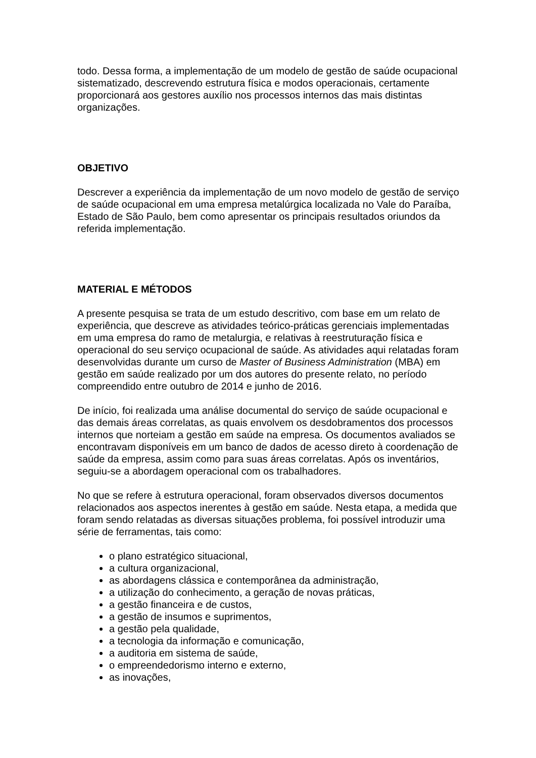todo. Dessa forma, a implementação de um modelo de gestão de saúde ocupacional sistematizado, descrevendo estrutura física e modos operacionais, certamente proporcionará aos gestores auxílio nos processos internos das mais distintas organizações.
OBJETIVO
Descrever a experiência da implementação de um novo modelo de gestão de serviço de saúde ocupacional em uma empresa metalúrgica localizada no Vale do Paraíba, Estado de São Paulo, bem como apresentar os principais resultados oriundos da referida implementação.
MATERIAL E MÉTODOS
A presente pesquisa se trata de um estudo descritivo, com base em um relato de experiência, que descreve as atividades teórico-práticas gerenciais implementadas em uma empresa do ramo de metalurgia, e relativas à reestruturação física e operacional do seu serviço ocupacional de saúde. As atividades aqui relatadas foram desenvolvidas durante um curso de Master of Business Administration (MBA) em gestão em saúde realizado por um dos autores do presente relato, no período compreendido entre outubro de 2014 e junho de 2016.
De início, foi realizada uma análise documental do serviço de saúde ocupacional e das demais áreas correlatas, as quais envolvem os desdobramentos dos processos internos que norteiam a gestão em saúde na empresa. Os documentos avaliados se encontravam disponíveis em um banco de dados de acesso direto à coordenação de saúde da empresa, assim como para suas áreas correlatas. Após os inventários, seguiu-se a abordagem operacional com os trabalhadores.
No que se refere à estrutura operacional, foram observados diversos documentos relacionados aos aspectos inerentes à gestão em saúde. Nesta etapa, a medida que foram sendo relatadas as diversas situações problema, foi possível introduzir uma série de ferramentas, tais como:
o plano estratégico situacional,
a cultura organizacional,
as abordagens clássica e contemporânea da administração,
a utilização do conhecimento, a geração de novas práticas,
a gestão financeira e de custos,
a gestão de insumos e suprimentos,
a gestão pela qualidade,
a tecnologia da informação e comunicação,
a auditoria em sistema de saúde,
o empreendedorismo interno e externo,
as inovações,